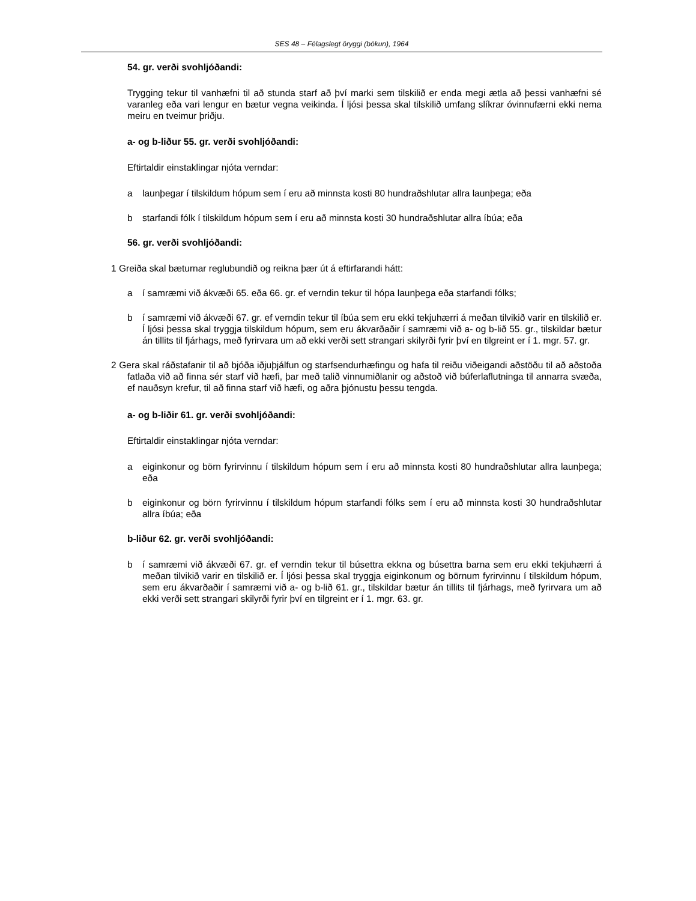SES 48 – Félagslegt öryggi (bókun), 1964
54. gr. verði svohljóðandi:
Trygging tekur til vanhæfni til að stunda starf að því marki sem tilskilið er enda megi ætla að þessi vanhæfni sé varanleg eða vari lengur en bætur vegna veikinda. Í ljósi þessa skal tilskilið umfang slíkrar óvinnufærni ekki nema meiru en tveimur þriðju.
a- og b-liður 55. gr. verði svohljóðandi:
Eftirtaldir einstaklingar njóta verndar:
a launþegar í tilskildum hópum sem í eru að minnsta kosti 80 hundraðshlutar allra launþega; eða
b starfandi fólk í tilskildum hópum sem í eru að minnsta kosti 30 hundraðshlutar allra íbúa; eða
56. gr. verði svohljóðandi:
1 Greiða skal bæturnar reglubundið og reikna þær út á eftirfarandi hátt:
a í samræmi við ákvæði 65. eða 66. gr. ef verndin tekur til hópa launþega eða starfandi fólks;
b í samræmi við ákvæði 67. gr. ef verndin tekur til íbúa sem eru ekki tekjuhærri á meðan tilvikið varir en tilskilið er. Í ljósi þessa skal tryggja tilskildum hópum, sem eru ákvarðaðir í samræmi við a- og b-lið 55. gr., tilskildar bætur án tillits til fjárhags, með fyrirvara um að ekki verði sett strangari skilyrði fyrir því en tilgreint er í 1. mgr. 57. gr.
2 Gera skal ráðstafanir til að bjóða iðjuþjálfun og starfsendurhæfingu og hafa til reiðu viðeigandi aðstöðu til að aðstoða fatlaða við að finna sér starf við hæfi, þar með talið vinnumiðlanir og aðstoð við búferlaflutninga til annarra svæða, ef nauðsyn krefur, til að finna starf við hæfi, og aðra þjónustu þessu tengda.
a- og b-liðir 61. gr. verði svohljóðandi:
Eftirtaldir einstaklingar njóta verndar:
a eiginkonur og börn fyrirvinnu í tilskildum hópum sem í eru að minnsta kosti 80 hundraðshlutar allra launþega; eða
b eiginkonur og börn fyrirvinnu í tilskildum hópum starfandi fólks sem í eru að minnsta kosti 30 hundraðshlutar allra íbúa; eða
b-liður 62. gr. verði svohljóðandi:
b í samræmi við ákvæði 67. gr. ef verndin tekur til búsettra ekkna og búsettra barna sem eru ekki tekjuhærri á meðan tilvikið varir en tilskilið er. Í ljósi þessa skal tryggja eiginkonum og börnum fyrirvinnu í tilskildum hópum, sem eru ákvarðaðir í samræmi við a- og b-lið 61. gr., tilskildar bætur án tillits til fjárhags, með fyrirvara um að ekki verði sett strangari skilyrði fyrir því en tilgreint er í 1. mgr. 63. gr.